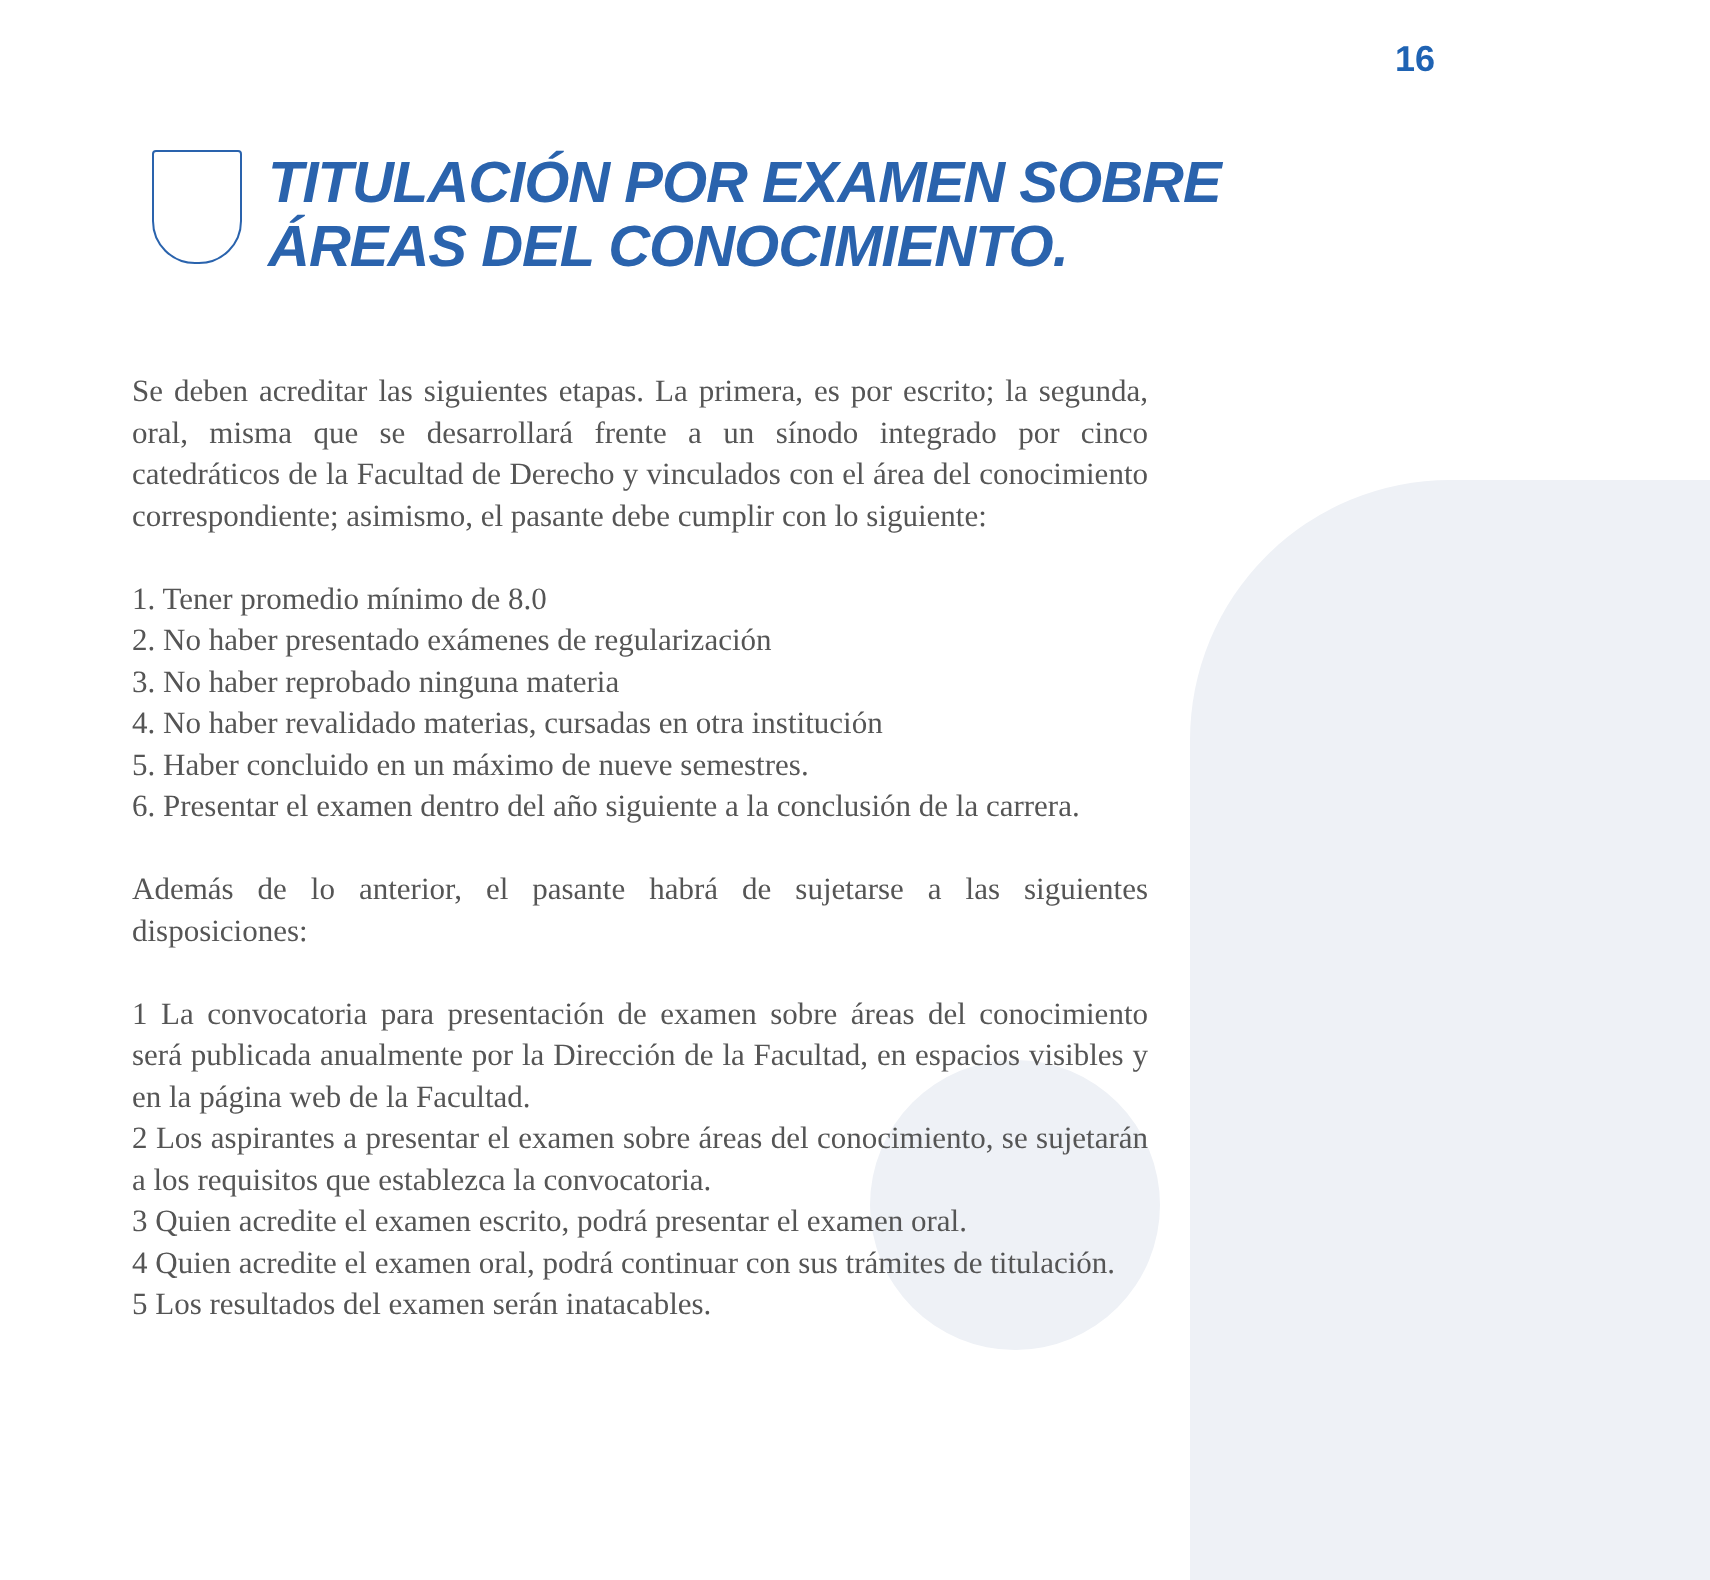16
TITULACIÓN POR EXAMEN SOBRE
ÁREAS DEL CONOCIMIENTO.
Se deben acreditar las siguientes etapas. La primera, es por escrito; la segunda, oral, misma que se desarrollará frente a un sínodo integrado por cinco catedráticos de la Facultad de Derecho y vinculados con el área del conocimiento correspondiente; asimismo, el pasante debe cumplir con lo siguiente:
1. Tener promedio mínimo de 8.0
2. No haber presentado exámenes de regularización
3. No haber reprobado ninguna materia
4. No haber revalidado materias, cursadas en otra institución
5. Haber concluido en un máximo de nueve semestres.
6. Presentar el examen dentro del año siguiente a la conclusión de la carrera.
Además de lo anterior, el pasante habrá de sujetarse a las siguientes disposiciones:
1 La convocatoria para presentación de examen sobre áreas del conocimiento será publicada anualmente por la Dirección de la Facultad, en espacios visibles y en la página web de la Facultad.
2 Los aspirantes a presentar el examen sobre áreas del conocimiento, se sujetarán a los requisitos que establezca la convocatoria.
3 Quien acredite el examen escrito, podrá presentar el examen oral.
4 Quien acredite el examen oral, podrá continuar con sus trámites de titulación.
5 Los resultados del examen serán inatacables.